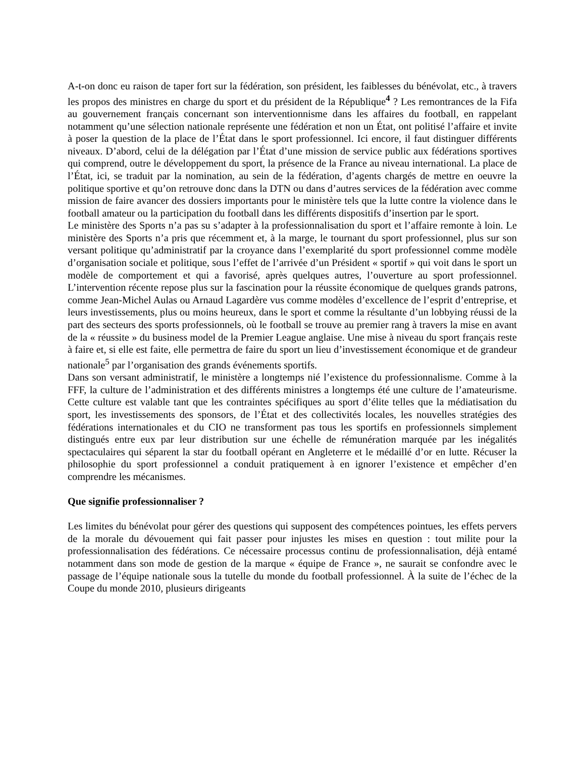A-t-on donc eu raison de taper fort sur la fédération, son président, les faiblesses du bénévolat, etc., à travers les propos des ministres en charge du sport et du président de la République<sup>4</sup> ? Les remontrances de la Fifa au gouvernement français concernant son interventionnisme dans les affaires du football, en rappelant notamment qu’une sélection nationale représente une fédération et non un État, ont politisé l’affaire et invite à poser la question de la place de l’État dans le sport professionnel. Ici encore, il faut distinguer différents niveaux. D’abord, celui de la délégation par l’État d’une mission de service public aux fédérations sportives qui comprend, outre le développement du sport, la présence de la France au niveau international. La place de l’État, ici, se traduit par la nomination, au sein de la fédération, d’agents chargés de mettre en oeuvre la politique sportive et qu’on retrouve donc dans la DTN ou dans d’autres services de la fédération avec comme mission de faire avancer des dossiers importants pour le ministère tels que la lutte contre la violence dans le football amateur ou la participation du football dans les différents dispositifs d’insertion par le sport.
Le ministère des Sports n’a pas su s’adapter à la professionnalisation du sport et l’affaire remonte à loin. Le ministère des Sports n’a pris que récemment et, à la marge, le tournant du sport professionnel, plus sur son versant politique qu’administratif par la croyance dans l’exemplarité du sport professionnel comme modèle d’organisation sociale et politique, sous l’effet de l’arrivée d’un Président « sportif » qui voit dans le sport un modèle de comportement et qui a favorisé, après quelques autres, l’ouverture au sport professionnel. L’intervention récente repose plus sur la fascination pour la réussite économique de quelques grands patrons, comme Jean-Michel Aulas ou Arnaud Lagardère vus comme modèles d’excellence de l’esprit d’entreprise, et leurs investissements, plus ou moins heureux, dans le sport et comme la résultante d’un lobbying réussi de la part des secteurs des sports professionnels, où le football se trouve au premier rang à travers la mise en avant de la « réussite » du business model de la Premier League anglaise. Une mise à niveau du sport français reste à faire et, si elle est faite, elle permettra de faire du sport un lieu d’investissement économique et de grandeur nationale<sup>5</sup> par l’organisation des grands événements sportifs.
Dans son versant administratif, le ministère a longtemps nié l’existence du professionnalisme. Comme à la FFF, la culture de l’administration et des différents ministres a longtemps été une culture de l’amateurisme. Cette culture est valable tant que les contraintes spécifiques au sport d’élite telles que la médiatisation du sport, les investissements des sponsors, de l’État et des collectivités locales, les nouvelles stratégies des fédérations internationales et du CIO ne transforment pas tous les sportifs en professionnels simplement distingués entre eux par leur distribution sur une échelle de rémunération marquée par les inégalités spectaculaires qui séparent la star du football opérant en Angleterre et le médaillé d’or en lutte. Récuser la philosophie du sport professionnel a conduit pratiquement à en ignorer l’existence et empêcher d’en comprendre les mécanismes.
Que signifie professionnaliser ?
Les limites du bénévolat pour gérer des questions qui supposent des compétences pointues, les effets pervers de la morale du dévouement qui fait passer pour injustes les mises en question : tout milite pour la professionnalisation des fédérations. Ce nécessaire processus continu de professionnalisation, déjà entamé notamment dans son mode de gestion de la marque « équipe de France », ne saurait se confondre avec le passage de l’équipe nationale sous la tutelle du monde du football professionnel. À la suite de l’échec de la Coupe du monde 2010, plusieurs dirigeants